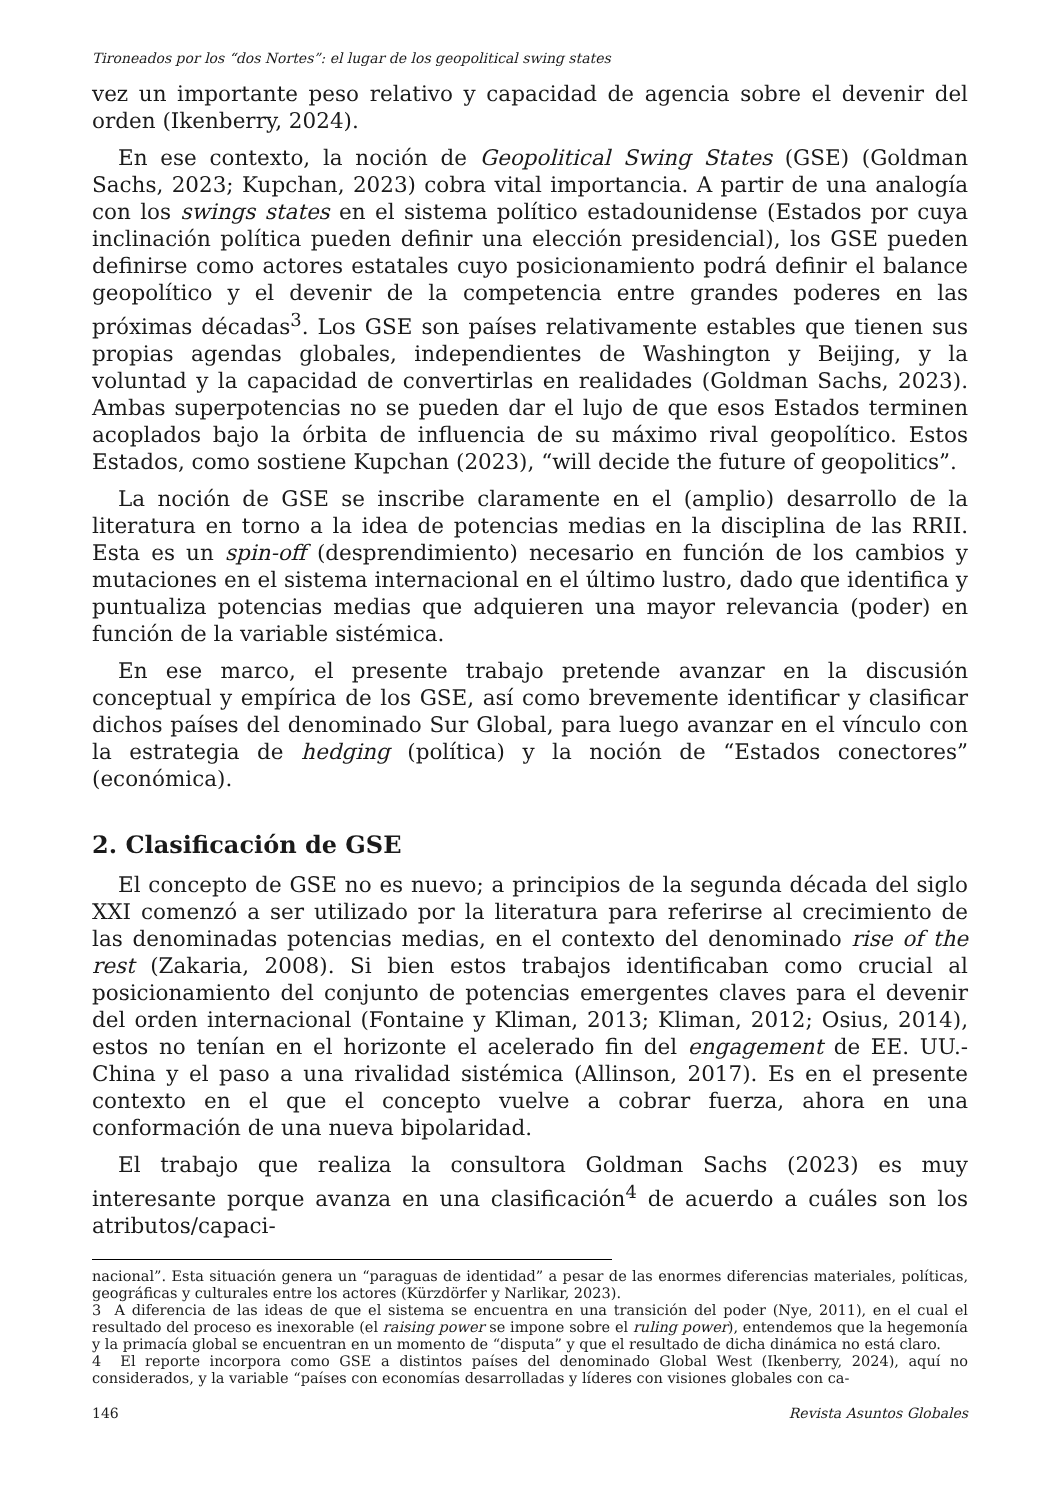Tironeados por los “dos Nortes”: el lugar de los geopolitical swing states
vez un importante peso relativo y capacidad de agencia sobre el devenir del orden (Ikenberry, 2024).
En ese contexto, la noción de Geopolitical Swing States (GSE) (Goldman Sachs, 2023; Kupchan, 2023) cobra vital importancia. A partir de una analogía con los swings states en el sistema político estadounidense (Estados por cuya inclinación política pueden definir una elección presidencial), los GSE pueden definirse como actores estatales cuyo posicionamiento podrá definir el balance geopolítico y el devenir de la competencia entre grandes poderes en las próximas décadas<sup>3</sup>. Los GSE son países relativamente estables que tienen sus propias agendas globales, independientes de Washington y Beijing, y la voluntad y la capacidad de convertirlas en realidades (Goldman Sachs, 2023). Ambas superpotencias no se pueden dar el lujo de que esos Estados terminen acoplados bajo la órbita de influencia de su máximo rival geopolítico. Estos Estados, como sostiene Kupchan (2023), “will decide the future of geopolitics”.
La noción de GSE se inscribe claramente en el (amplio) desarrollo de la literatura en torno a la idea de potencias medias en la disciplina de las RRII. Esta es un spin-off (desprendimiento) necesario en función de los cambios y mutaciones en el sistema internacional en el último lustro, dado que identifica y puntualiza potencias medias que adquieren una mayor relevancia (poder) en función de la variable sistémica.
En ese marco, el presente trabajo pretende avanzar en la discusión conceptual y empírica de los GSE, así como brevemente identificar y clasificar dichos países del denominado Sur Global, para luego avanzar en el vínculo con la estrategia de hedging (política) y la noción de “Estados conectores” (económica).
2. Clasificación de GSE
El concepto de GSE no es nuevo; a principios de la segunda década del siglo XXI comenzó a ser utilizado por la literatura para referirse al crecimiento de las denominadas potencias medias, en el contexto del denominado rise of the rest (Zakaria, 2008). Si bien estos trabajos identificaban como crucial al posicionamiento del conjunto de potencias emergentes claves para el devenir del orden internacional (Fontaine y Kliman, 2013; Kliman, 2012; Osius, 2014), estos no tenían en el horizonte el acelerado fin del engagement de EE. UU.-China y el paso a una rivalidad sistémica (Allinson, 2017). Es en el presente contexto en el que el concepto vuelve a cobrar fuerza, ahora en una conformación de una nueva bipolaridad.
El trabajo que realiza la consultora Goldman Sachs (2023) es muy interesante porque avanza en una clasificación<sup>4</sup> de acuerdo a cuáles son los atributos/capaci-
nacional”. Esta situación genera un “paraguas de identidad” a pesar de las enormes diferencias materiales, políticas, geográficas y culturales entre los actores (Kürzdörfer y Narlikar, 2023).
3 A diferencia de las ideas de que el sistema se encuentra en una transición del poder (Nye, 2011), en el cual el resultado del proceso es inexorable (el raising power se impone sobre el ruling power), entendemos que la hegemonía y la primacía global se encuentran en un momento de “disputa” y que el resultado de dicha dinámica no está claro.
4 El reporte incorpora como GSE a distintos países del denominado Global West (Ikenberry, 2024), aquí no considerados, y la variable “países con economías desarrolladas y líderes con visiones globales con ca-
146 Revista Asuntos Globales